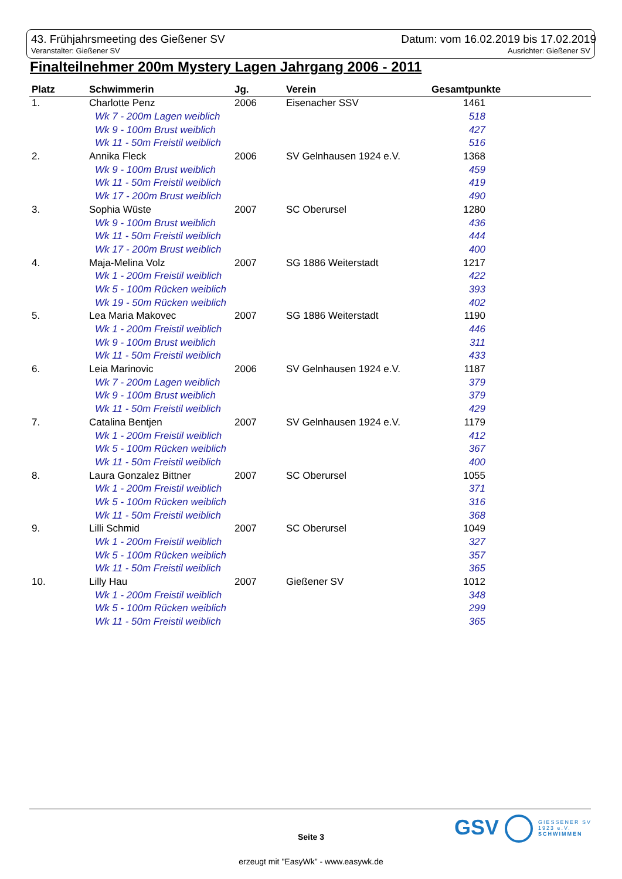43. Frühjahrsmeeting des Gießener SV
Datum: vom 16.02.2019 bis 17.02.2019
Veranstalter: Gießener SV Ausrichter: Gießener SV
Finalteilnehmer 200m Mystery Lagen Jahrgang 2006 - 2011
| Platz | Schwimmerin | Jg. | Verein | Gesamtpunkte |
| --- | --- | --- | --- | --- |
| 1. | Charlotte Penz | 2006 | Eisenacher SSV | 1461 |
| | Wk 7 - 200m Lagen weiblich | | | 518 |
| | Wk 9 - 100m Brust weiblich | | | 427 |
| | Wk 11 - 50m Freistil weiblich | | | 516 |
| 2. | Annika Fleck | 2006 | SV Gelnhausen 1924 e.V. | 1368 |
| | Wk 9 - 100m Brust weiblich | | | 459 |
| | Wk 11 - 50m Freistil weiblich | | | 419 |
| | Wk 17 - 200m Brust weiblich | | | 490 |
| 3. | Sophia Wüste | 2007 | SC Oberursel | 1280 |
| | Wk 9 - 100m Brust weiblich | | | 436 |
| | Wk 11 - 50m Freistil weiblich | | | 444 |
| | Wk 17 - 200m Brust weiblich | | | 400 |
| 4. | Maja-Melina Volz | 2007 | SG 1886 Weiterstadt | 1217 |
| | Wk 1 - 200m Freistil weiblich | | | 422 |
| | Wk 5 - 100m Rücken weiblich | | | 393 |
| | Wk 19 - 50m Rücken weiblich | | | 402 |
| 5. | Lea Maria Makovec | 2007 | SG 1886 Weiterstadt | 1190 |
| | Wk 1 - 200m Freistil weiblich | | | 446 |
| | Wk 9 - 100m Brust weiblich | | | 311 |
| | Wk 11 - 50m Freistil weiblich | | | 433 |
| 6. | Leia Marinovic | 2006 | SV Gelnhausen 1924 e.V. | 1187 |
| | Wk 7 - 200m Lagen weiblich | | | 379 |
| | Wk 9 - 100m Brust weiblich | | | 379 |
| | Wk 11 - 50m Freistil weiblich | | | 429 |
| 7. | Catalina Bentjen | 2007 | SV Gelnhausen 1924 e.V. | 1179 |
| | Wk 1 - 200m Freistil weiblich | | | 412 |
| | Wk 5 - 100m Rücken weiblich | | | 367 |
| | Wk 11 - 50m Freistil weiblich | | | 400 |
| 8. | Laura Gonzalez Bittner | 2007 | SC Oberursel | 1055 |
| | Wk 1 - 200m Freistil weiblich | | | 371 |
| | Wk 5 - 100m Rücken weiblich | | | 316 |
| | Wk 11 - 50m Freistil weiblich | | | 368 |
| 9. | Lilli Schmid | 2007 | SC Oberursel | 1049 |
| | Wk 1 - 200m Freistil weiblich | | | 327 |
| | Wk 5 - 100m Rücken weiblich | | | 357 |
| | Wk 11 - 50m Freistil weiblich | | | 365 |
| 10. | Lilly Hau | 2007 | Gießener SV | 1012 |
| | Wk 1 - 200m Freistil weiblich | | | 348 |
| | Wk 5 - 100m Rücken weiblich | | | 299 |
| | Wk 11 - 50m Freistil weiblich | | | 365 |
GSV
GIESSENER SV
1923 e.V.
SCHWIMMEN
Seite 3
erzeugt mit "EasyWk" - www.easywk.de